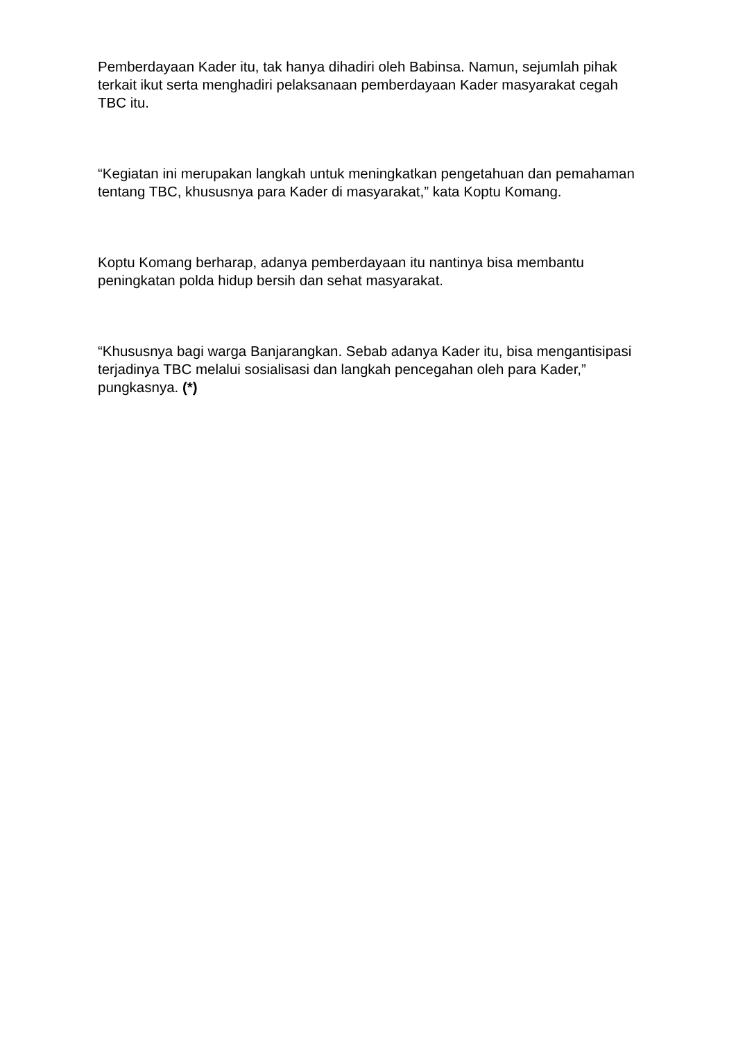Pemberdayaan Kader itu, tak hanya dihadiri oleh Babinsa. Namun, sejumlah pihak terkait ikut serta menghadiri pelaksanaan pemberdayaan Kader masyarakat cegah TBC itu.
“Kegiatan ini merupakan langkah untuk meningkatkan pengetahuan dan pemahaman tentang TBC, khususnya para Kader di masyarakat,” kata Koptu Komang.
Koptu Komang berharap, adanya pemberdayaan itu nantinya bisa membantu peningkatan polda hidup bersih dan sehat masyarakat.
“Khususnya bagi warga Banjarangkan. Sebab adanya Kader itu, bisa mengantisipasi terjadinya TBC melalui sosialisasi dan langkah pencegahan oleh para Kader,” pungkasnya. (*)